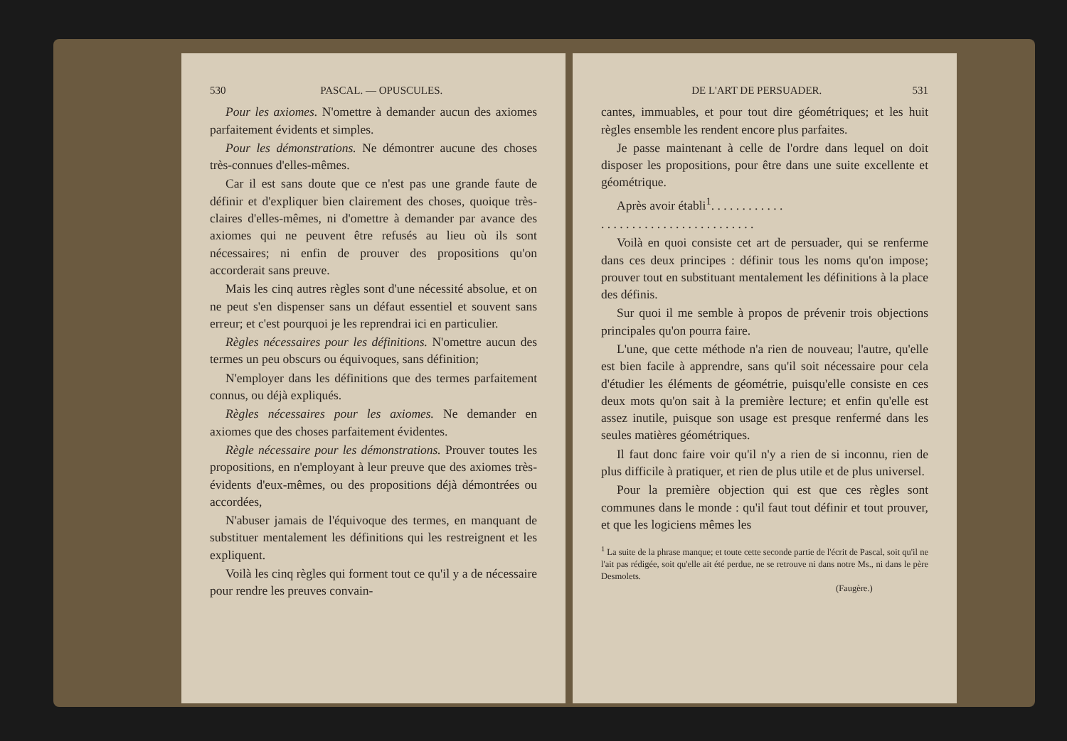530 PASCAL. — OPUSCULES.
Pour les axiomes. N'omettre à demander aucun des axiomes parfaitement évidents et simples.
Pour les démonstrations. Ne démontrer aucune des choses très-connues d'elles-mêmes.
Car il est sans doute que ce n'est pas une grande faute de définir et d'expliquer bien clairement des choses, quoique très-claires d'elles-mêmes, ni d'omettre à demander par avance des axiomes qui ne peuvent être refusés au lieu où ils sont nécessaires; ni enfin de prouver des propositions qu'on accorderait sans preuve.
Mais les cinq autres règles sont d'une nécessité absolue, et on ne peut s'en dispenser sans un défaut essentiel et souvent sans erreur; et c'est pourquoi je les reprendrai ici en particulier.
Règles nécessaires pour les définitions. N'omettre aucun des termes un peu obscurs ou équivoques, sans définition;
N'employer dans les définitions que des termes parfaitement connus, ou déjà expliqués.
Règles nécessaires pour les axiomes. Ne demander en axiomes que des choses parfaitement évidentes.
Règle nécessaire pour les démonstrations. Prouver toutes les propositions, en n'employant à leur preuve que des axiomes très-évidents d'eux-mêmes, ou des propositions déjà démontrées ou accordées,
N'abuser jamais de l'équivoque des termes, en manquant de substituer mentalement les définitions qui les restreignent et les expliquent.
Voilà les cinq règles qui forment tout ce qu'il y a de nécessaire pour rendre les preuves convain-
DE L'ART DE PERSUADER. 531
cantes, immuables, et pour tout dire géométriques; et les huit règles ensemble les rendent encore plus parfaites.
Je passe maintenant à celle de l'ordre dans lequel on doit disposer les propositions, pour être dans une suite excellente et géométrique.
Après avoir établi<sup>1</sup>. . . . . . . . . . . .
. . . . . . . . . . . . . . . . . . . . . . . . .
Voilà en quoi consiste cet art de persuader, qui se renferme dans ces deux principes : définir tous les noms qu'on impose; prouver tout en substituant mentalement les définitions à la place des définis.
Sur quoi il me semble à propos de prévenir trois objections principales qu'on pourra faire.
L'une, que cette méthode n'a rien de nouveau; l'autre, qu'elle est bien facile à apprendre, sans qu'il soit nécessaire pour cela d'étudier les éléments de géométrie, puisqu'elle consiste en ces deux mots qu'on sait à la première lecture; et enfin qu'elle est assez inutile, puisque son usage est presque renfermé dans les seules matières géométriques.
Il faut donc faire voir qu'il n'y a rien de si inconnu, rien de plus difficile à pratiquer, et rien de plus utile et de plus universel.
Pour la première objection qui est que ces règles sont communes dans le monde : qu'il faut tout définir et tout prouver, et que les logiciens mêmes les
<sup>1</sup> La suite de la phrase manque; et toute cette seconde partie de l'écrit de Pascal, soit qu'il ne l'ait pas rédigée, soit qu'elle ait été perdue, ne se retrouve ni dans notre Ms., ni dans le père Desmolets.
(Faugère.)